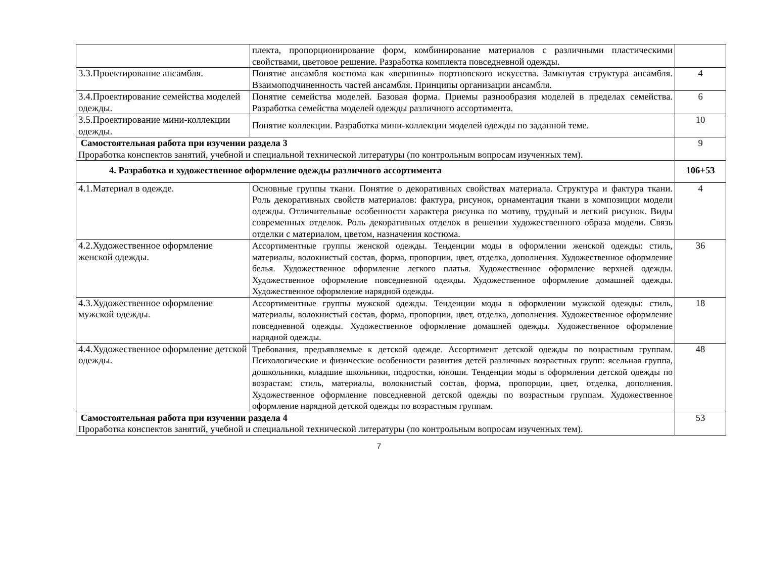| | плекта, пропорционирование форм, комбинирование материалов с различными пластическими свойствами, цветовое решение. Разработка комплекта повседневной одежды. | |
| 3.3.Проектирование ансамбля. | Понятие ансамбля костюма как «вершины» портновского искусства. Замкнутая структура ансамбля. Взаимоподчиненность частей ансамбля. Принципы организации ансамбля. | 4 |
| 3.4.Проектирование семейства моделей одежды. | Понятие семейства моделей. Базовая форма. Приемы разнообразия моделей в пределах семейства. Разработка семейства моделей одежды различного ассортимента. | 6 |
| 3.5.Проектирование мини-коллекции одежды. | Понятие коллекции. Разработка мини-коллекции моделей одежды по заданной теме. | 10 |
| Самостоятельная работа при изучении раздела 3 Проработка конспектов занятий, учебной и специальной технической литературы (по контрольным вопросам изученных тем). | | 9 |
| 4. Разработка и художественное оформление одежды различного ассортимента | | 106+53 |
| 4.1.Материал в одежде. | Основные группы ткани. Понятие о декоративных свойствах материала. Структура и фактура ткани. Роль декоративных свойств материалов: фактура, рисунок, орнаментация ткани в композиции модели одежды. Отличительные особенности характера рисунка по мотиву, трудный и легкий рисунок. Виды современных отделок. Роль декоративных отделок в решении художественного образа модели. Связь отделки с материалом, цветом, назначения костюма. | 4 |
| 4.2.Художественное оформление женской одежды. | Ассортиментные группы женской одежды. Тенденции моды в оформлении женской одежды: стиль, материалы, волокнистый состав, форма, пропорции, цвет, отделка, дополнения. Художественное оформление белья. Художественное оформление легкого платья. Художественное оформление верхней одежды. Художественное оформление повседневной одежды. Художественное оформление домашней одежды. Художественное оформление нарядной одежды. | 36 |
| 4.3.Художественное оформление мужской одежды. | Ассортиментные группы мужской одежды. Тенденции моды в оформлении мужской одежды: стиль, материалы, волокнистый состав, форма, пропорции, цвет, отделка, дополнения. Художественное оформление повседневной одежды. Художественное оформление домашней одежды. Художественное оформление нарядной одежды. | 18 |
| 4.4.Художественное оформление детской одежды. | Требования, предъявляемые к детской одежде. Ассортимент детской одежды по возрастным группам. Психологические и физические особенности развития детей различных возрастных групп: ясельная группа, дошкольники, младшие школьники, подростки, юноши. Тенденции моды в оформлении детской одежды по возрастам: стиль, материалы, волокнистый состав, форма, пропорции, цвет, отделка, дополнения. Художественное оформление повседневной детской одежды по возрастным группам. Художественное оформление нарядной детской одежды по возрастным группам. | 48 |
| Самостоятельная работа при изучении раздела 4 Проработка конспектов занятий, учебной и специальной технической литературы (по контрольным вопросам изученных тем). | | 53 |
7